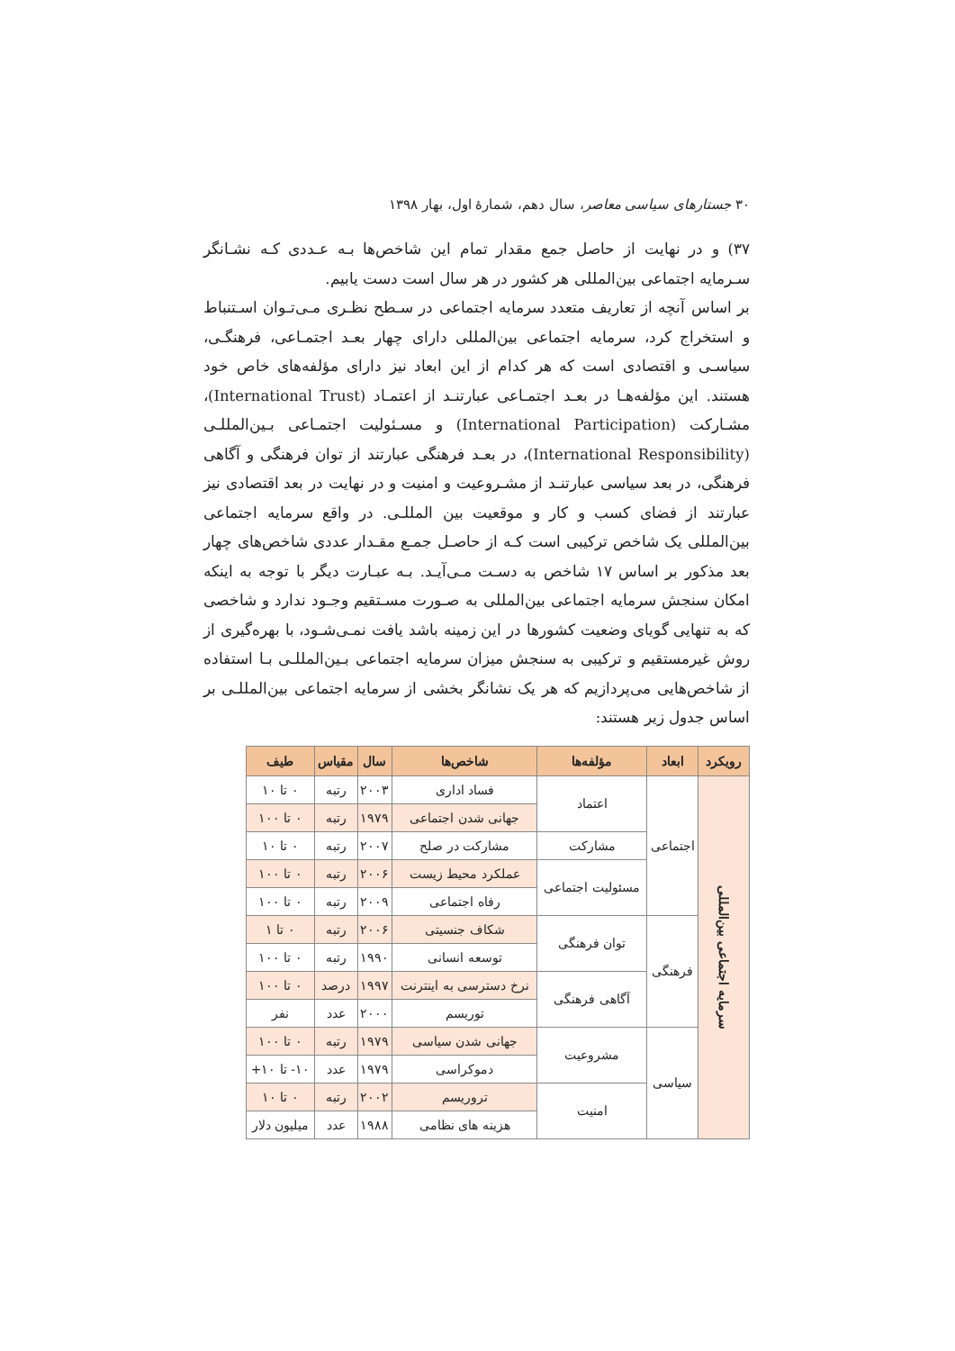۳۰ جستارهای سیاسی معاصر، سال دهم، شمارهٔ اول، بهار ۱۳۹۸
۳۷) و در نهایت از حاصل جمع مقدار تمام این شاخص‌ها بـه عـددی کـه نشـانگر سـرمایه اجتماعی بین‌المللی هر کشور در هر سال است دست یابیم.
بر اساس آنچه از تعاریف متعدد سرمایه اجتماعی در سـطح نظـری مـی‌تـوان اسـتنباط و استخراج کرد، سرمایه اجتماعی بین‌المللی دارای چهار بعـد اجتمـاعی، فرهنگـی، سیاسـی و اقتصادی است که هر کدام از این ابعاد نیز دارای مؤلفه‌های خاص خود هستند. این مؤلفه‌هـا در بعـد اجتمـاعی عبارتنـد از اعتمـاد (International Trust)، مشـارکت (International Participation) و مسـئولیت اجتمـاعی بـین‌المللـی (International Responsibility)، در بعـد فرهنگی عبارتند از توان فرهنگی و آگاهی فرهنگی، در بعد سیاسی عبارتنـد از مشـروعیت و امنیت و در نهایت در بعد اقتصادی نیز عبارتند از فضای کسب و کار و موقعیت بین المللـی. در واقع سرمایه اجتماعی بین‌المللی یک شاخص ترکیبی است کـه از حاصـل جمـع مقـدار عددی شاخص‌های چهار بعد مذکور بر اساس ۱۷ شاخص به دسـت مـی‌آیـد. بـه عبـارت دیگر با توجه به اینکه امکان سنجش سرمایه اجتماعی بین‌المللی به صـورت مسـتقیم وجـود ندارد و شاخصی که به تنهایی گویای وضعیت کشورها در این زمینه باشد یافت نمـی‌شـود، با بهره‌گیری از روش غیرمستقیم و ترکیبی به سنجش میزان سرمایه اجتماعی بـین‌المللـی بـا استفاده از شاخص‌هایی می‌پردازیم که هر یک نشانگر بخشی از سرمایه اجتماعی بین‌المللـی بر اساس جدول زیر هستند:
| رویکرد | ابعاد | مؤلفه‌ها | شاخص‌ها | سال | مقیاس | طیف |
| --- | --- | --- | --- | --- | --- | --- |
| سرمایه اجتماعی بین‌المللی | اجتماعی | اعتماد | فساد اداری | ۲۰۰۳ | رتبه | ۰ تا ۱۰ |
| | | | جهانی شدن اجتماعی | ۱۹۷۹ | رتبه | ۰ تا ۱۰۰ |
| | | مشارکت | مشارکت در صلح | ۲۰۰۷ | رتبه | ۰ تا ۱۰ |
| | | مسئولیت اجتماعی | عملکرد محیط زیست | ۲۰۰۶ | رتبه | ۰ تا ۱۰۰ |
| | | | رفاه اجتماعی | ۲۰۰۹ | رتبه | ۰ تا ۱۰۰ |
| | فرهنگی | توان فرهنگی | شکاف جنسیتی | ۲۰۰۶ | رتبه | ۰ تا ۱ |
| | | | توسعه انسانی | ۱۹۹۰ | رتبه | ۰ تا ۱۰۰ |
| | | آگاهی فرهنگی | نرخ دسترسی به اینترنت | ۱۹۹۷ | درصد | ۰ تا ۱۰۰ |
| | | | توریسم | ۲۰۰۰ | عدد | نفر |
| | سیاسی | مشروعیت | جهانی شدن سیاسی | ۱۹۷۹ | رتبه | ۰ تا ۱۰۰ |
| | | | دموکراسی | ۱۹۷۹ | عدد | ۱۰- تا ۱۰+ |
| | | امنیت | تروریسم | ۲۰۰۲ | رتبه | ۰ تا ۱۰ |
| | | | هزینه های نظامی | ۱۹۸۸ | عدد | میلیون دلار |